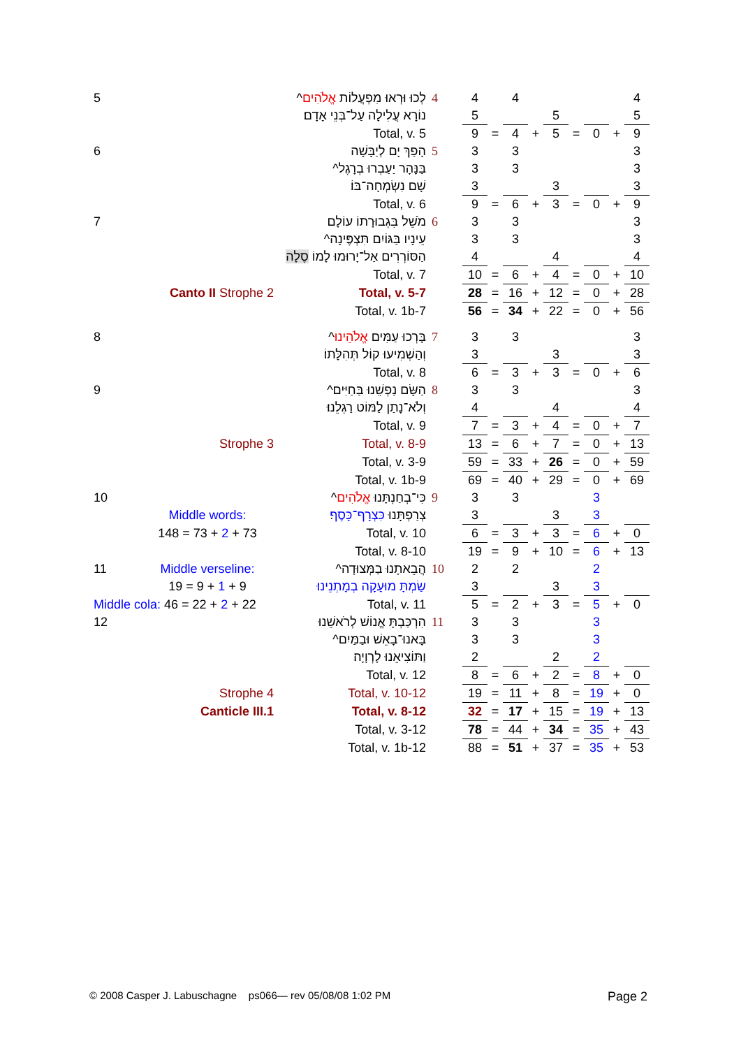| 5 | | לְכוּ וּרְאוּ מִפְעֲלוֹת אֱלֹהִים ^ | 4 | 4 | | 4 | | | | | | 4 |
| | | נוֹרָא עֲלִילָה עַל־בְּנֵי אָדָם׃ | | 5 | | | | 5 | | | | 5 |
| | | Total, v. 5 | | 9 | = | 4 | + | 5 | = | 0 | + | 9 |
| 6 | | הָפַךְ יָם לְיַבָּשָׁה | 5 | 3 | | 3 | | | | | | 3 |
| | | בַּנָּהָר יַעַבְרוּ בְרָגֶל^ | | 3 | | 3 | | | | | | 3 |
| | | שָׁם נִשְׂמְחָה־בּוֹ׃ | | 3 | | | | 3 | | | | 3 |
| | | Total, v. 6 | | 9 | = | 6 | + | 3 | = | 0 | + | 9 |
| 7 | | מֹשֵׁל בִּגְבוּרָתוֹ עוֹלָם | 6 | 3 | | 3 | | | | | | 3 |
| | | עֵינָיו בַּגּוֹיִם תִּצְפֶּינָה^ | | 3 | | 3 | | | | | | 3 |
| | | הַסּוֹרְרִים אַל־יָרוּמוּ לָמוֹ סֶלָה ׃ | | 4 | | | | 4 | | | | 4 |
| | | Total, v. 7 | | 10 | = | 6 | + | 4 | = | 0 | + | 10 |
| | Canto II Strophe 2 | Total, v. 5-7 | | 28 | = | 16 | + | 12 | = | 0 | + | 28 |
| | | Total, v. 1b-7 | | 56 | = | 34 | + | 22 | = | 0 | + | 56 |
| 8 | | בָּרְכוּ עַמִּים אֱלֹהֵינוּ ^ | 7 | 3 | | 3 | | | | | | 3 |
| | | וְהַשְׁמִיעוּ קוֹל תְּהִלָּתוֹ׃ | | 3 | | | | 3 | | | | 3 |
| | | Total, v. 8 | | 6 | = | 3 | + | 3 | = | 0 | + | 6 |
| 9 | | הַשָּׂם נַפְשֵׁנוּ בַּחַיִּים^ | 8 | 3 | | 3 | | | | | | 3 |
| | | וְלֹא־נָתַן לַמּוֹט רַגְלֵנוּ׃ | | 4 | | | | 4 | | | | 4 |
| | | Total, v. 9 | | 7 | = | 3 | + | 4 | = | 0 | + | 7 |
| | Strophe 3 | Total, v. 8-9 | | 13 | = | 6 | + | 7 | = | 0 | + | 13 |
| | | Total, v. 3-9 | | 59 | = | 33 | + | 26 | = | 0 | + | 59 |
| | | Total, v. 1b-9 | | 69 | = | 40 | + | 29 | = | 0 | + | 69 |
| 10 | | כִּי־בְחַנְתָּנוּ אֱלֹהִים ^ | 9 | 3 | | 3 | | | | 3 | | |
| | Middle words: | צְרַפְתָּנוּ כִּצְרָף־כָּסֶף ׃ | | 3 | | | | 3 | | 3 | | |
| | 148 = 73 + 2 + 73 | Total, v. 10 | | 6 | = | 3 | + | 3 | = | 6 | + | 0 |
| | | Total, v. 8-10 | | 19 | = | 9 | + | 10 | = | 6 | + | 13 |
| 11 | Middle verseline: | הֲבֵאתָנוּ בַמְּצוּדָה^ | 10 | 2 | | 2 | | | | 2 | | |
| | 19 = 9 + 1 + 9 | שַׂמְתָּ מוּעָקָה בְמָתְנֵינוּ׃ | | 3 | | | | 3 | | 3 | | |
| Middle cola: 46 = 22 + 2 + 22 | | Total, v. 11 | | 5 | = | 2 | + | 3 | = | 5 | + | 0 |
| 12 | | הִרְכַּבְתָּ אֱנוֹשׁ לְרֹאשֵׁנוּ | 11 | 3 | | 3 | | | | 3 | | |
| | | בָּאנוּ־בָאֵשׁ וּבַמַּיִם^ | | 3 | | 3 | | | | 3 | | |
| | | וַתּוֹצִיאֵנוּ לָרְוָיָה׃ | | 2 | | | | 2 | | 2 | | |
| | | Total, v. 12 | | 8 | = | 6 | + | 2 | = | 8 | + | 0 |
| | Strophe 4 | Total, v. 10-12 | | 19 | = | 11 | + | 8 | = | 19 | + | 0 |
| | Canticle III.1 | Total, v. 8-12 | | 32 | = | 17 | + | 15 | = | 19 | + | 13 |
| | | Total, v. 3-12 | | 78 | = | 44 | + | 34 | = | 35 | + | 43 |
| | | Total, v. 1b-12 | | 88 | = | 51 | + | 37 | = | 35 | + | 53 |
© 2008 Casper J. Labuschagne ps066— rev 05/08/08 1:02 PM
Page 2